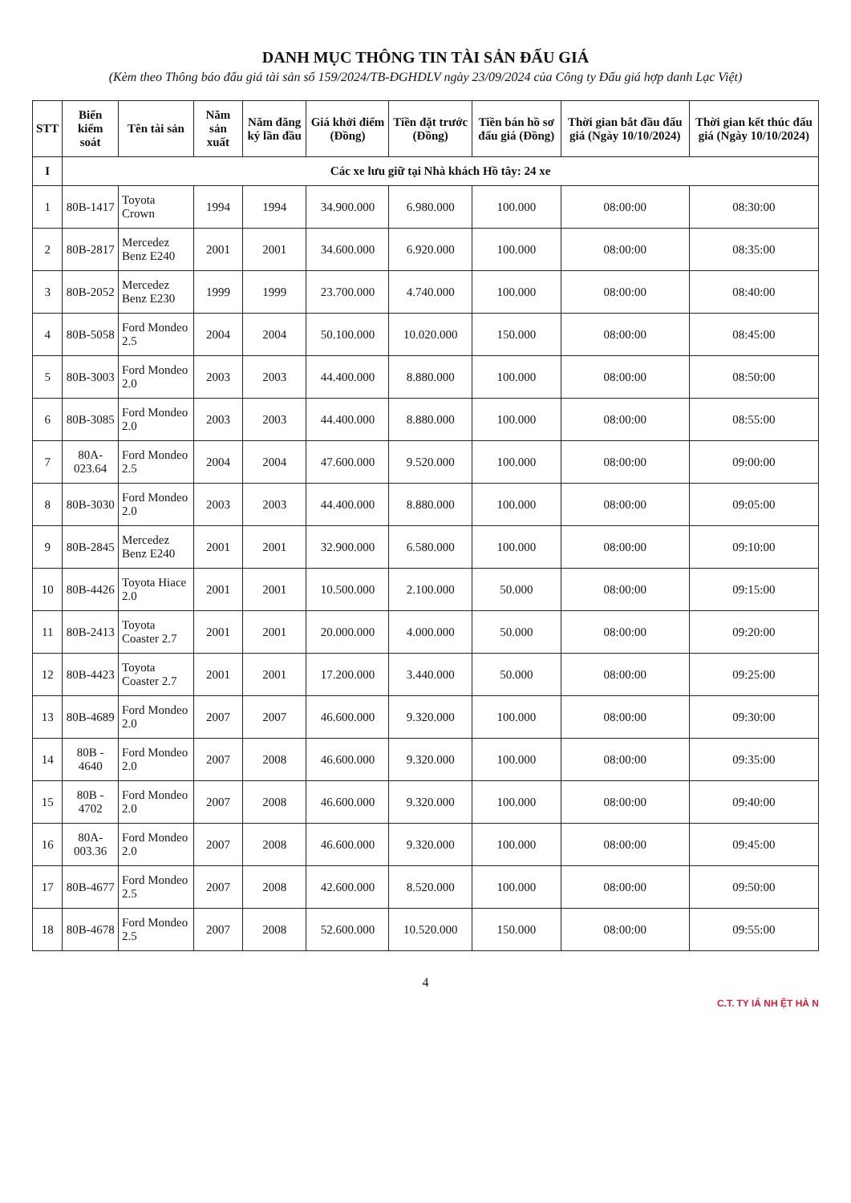DANH MỤC THÔNG TIN TÀI SẢN ĐẤU GIÁ
(Kèm theo Thông báo đấu giá tài sản số 159/2024/TB-ĐGHDLV ngày 23/09/2024 của Công ty Đấu giá hợp danh Lạc Việt)
| STT | Biển kiểm soát | Tên tài sản | Năm sản xuất | Năm đăng ký lần đầu | Giá khởi điểm (Đồng) | Tiền đặt trước (Đồng) | Tiền bán hồ sơ đấu giá (Đồng) | Thời gian bắt đầu đấu giá (Ngày 10/10/2024) | Thời gian kết thúc đấu giá (Ngày 10/10/2024) |
| --- | --- | --- | --- | --- | --- | --- | --- | --- | --- |
| I | Các xe lưu giữ tại Nhà khách Hồ tây: 24 xe | | | | | | | | |
| 1 | 80B-1417 | Toyota Crown | 1994 | 1994 | 34.900.000 | 6.980.000 | 100.000 | 08:00:00 | 08:30:00 |
| 2 | 80B-2817 | Mercedez Benz E240 | 2001 | 2001 | 34.600.000 | 6.920.000 | 100.000 | 08:00:00 | 08:35:00 |
| 3 | 80B-2052 | Mercedez Benz E230 | 1999 | 1999 | 23.700.000 | 4.740.000 | 100.000 | 08:00:00 | 08:40:00 |
| 4 | 80B-5058 | Ford Mondeo 2.5 | 2004 | 2004 | 50.100.000 | 10.020.000 | 150.000 | 08:00:00 | 08:45:00 |
| 5 | 80B-3003 | Ford Mondeo 2.0 | 2003 | 2003 | 44.400.000 | 8.880.000 | 100.000 | 08:00:00 | 08:50:00 |
| 6 | 80B-3085 | Ford Mondeo 2.0 | 2003 | 2003 | 44.400.000 | 8.880.000 | 100.000 | 08:00:00 | 08:55:00 |
| 7 | 80A-023.64 | Ford Mondeo 2.5 | 2004 | 2004 | 47.600.000 | 9.520.000 | 100.000 | 08:00:00 | 09:00:00 |
| 8 | 80B-3030 | Ford Mondeo 2.0 | 2003 | 2003 | 44.400.000 | 8.880.000 | 100.000 | 08:00:00 | 09:05:00 |
| 9 | 80B-2845 | Mercedez Benz E240 | 2001 | 2001 | 32.900.000 | 6.580.000 | 100.000 | 08:00:00 | 09:10:00 |
| 10 | 80B-4426 | Toyota Hiace 2.0 | 2001 | 2001 | 10.500.000 | 2.100.000 | 50.000 | 08:00:00 | 09:15:00 |
| 11 | 80B-2413 | Toyota Coaster 2.7 | 2001 | 2001 | 20.000.000 | 4.000.000 | 50.000 | 08:00:00 | 09:20:00 |
| 12 | 80B-4423 | Toyota Coaster 2.7 | 2001 | 2001 | 17.200.000 | 3.440.000 | 50.000 | 08:00:00 | 09:25:00 |
| 13 | 80B-4689 | Ford Mondeo 2.0 | 2007 | 2007 | 46.600.000 | 9.320.000 | 100.000 | 08:00:00 | 09:30:00 |
| 14 | 80B - 4640 | Ford Mondeo 2.0 | 2007 | 2008 | 46.600.000 | 9.320.000 | 100.000 | 08:00:00 | 09:35:00 |
| 15 | 80B - 4702 | Ford Mondeo 2.0 | 2007 | 2008 | 46.600.000 | 9.320.000 | 100.000 | 08:00:00 | 09:40:00 |
| 16 | 80A-003.36 | Ford Mondeo 2.0 | 2007 | 2008 | 46.600.000 | 9.320.000 | 100.000 | 08:00:00 | 09:45:00 |
| 17 | 80B-4677 | Ford Mondeo 2.5 | 2007 | 2008 | 42.600.000 | 8.520.000 | 100.000 | 08:00:00 | 09:50:00 |
| 18 | 80B-4678 | Ford Mondeo 2.5 | 2007 | 2008 | 52.600.000 | 10.520.000 | 150.000 | 08:00:00 | 09:55:00 |
4
C.T. TY IÁ NH ỆT HÀ N